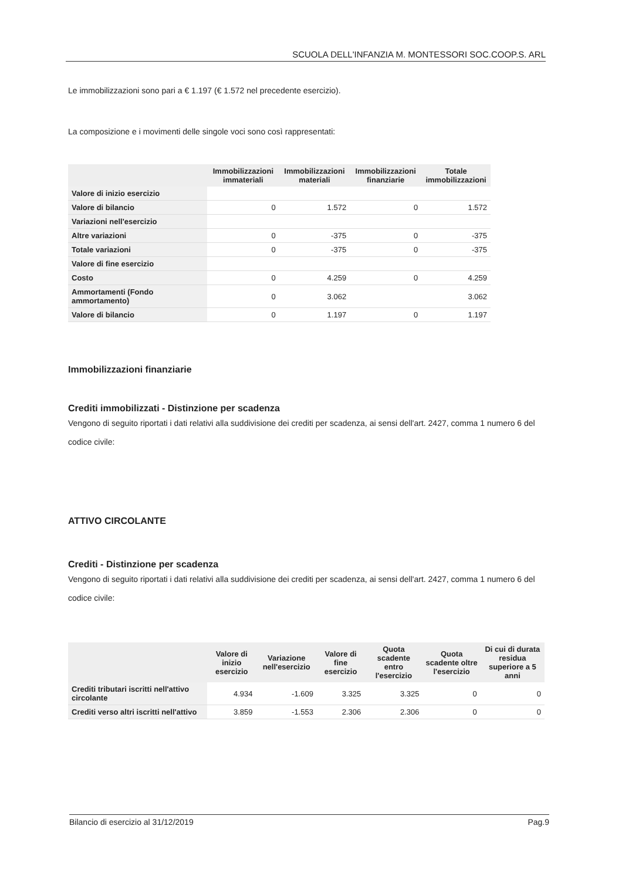SCUOLA DELL'INFANZIA M. MONTESSORI SOC.COOP.S. ARL
Le immobilizzazioni sono pari a € 1.197 (€ 1.572 nel precedente esercizio).
La composizione e i movimenti delle singole voci sono così rappresentati:
| | Immobilizzazioni immateriali | Immobilizzazioni materiali | Immobilizzazioni finanziarie | Totale immobilizzazioni |
| --- | --- | --- | --- | --- |
| Valore di inizio esercizio | | | | |
| Valore di bilancio | 0 | 1.572 | 0 | 1.572 |
| Variazioni nell'esercizio | | | | |
| Altre variazioni | 0 | -375 | 0 | -375 |
| Totale variazioni | 0 | -375 | 0 | -375 |
| Valore di fine esercizio | | | | |
| Costo | 0 | 4.259 | 0 | 4.259 |
| Ammortamenti (Fondo ammortamento) | 0 | 3.062 | | 3.062 |
| Valore di bilancio | 0 | 1.197 | 0 | 1.197 |
Immobilizzazioni finanziarie
Crediti immobilizzati - Distinzione per scadenza
Vengono di seguito riportati i dati relativi alla suddivisione dei crediti per scadenza, ai sensi dell'art. 2427, comma 1 numero 6 del codice civile:
ATTIVO CIRCOLANTE
Crediti - Distinzione per scadenza
Vengono di seguito riportati i dati relativi alla suddivisione dei crediti per scadenza, ai sensi dell'art. 2427, comma 1 numero 6 del codice civile:
| | Valore di inizio esercizio | Variazione nell'esercizio | Valore di fine esercizio | Quota scadente entro l'esercizio | Quota scadente oltre l'esercizio | Di cui di durata residua superiore a 5 anni |
| --- | --- | --- | --- | --- | --- | --- |
| Crediti tributari iscritti nell'attivo circolante | 4.934 | -1.609 | 3.325 | 3.325 | 0 | 0 |
| Crediti verso altri iscritti nell'attivo | 3.859 | -1.553 | 2.306 | 2.306 | 0 | 0 |
Bilancio di esercizio al 31/12/2019 Pag.9